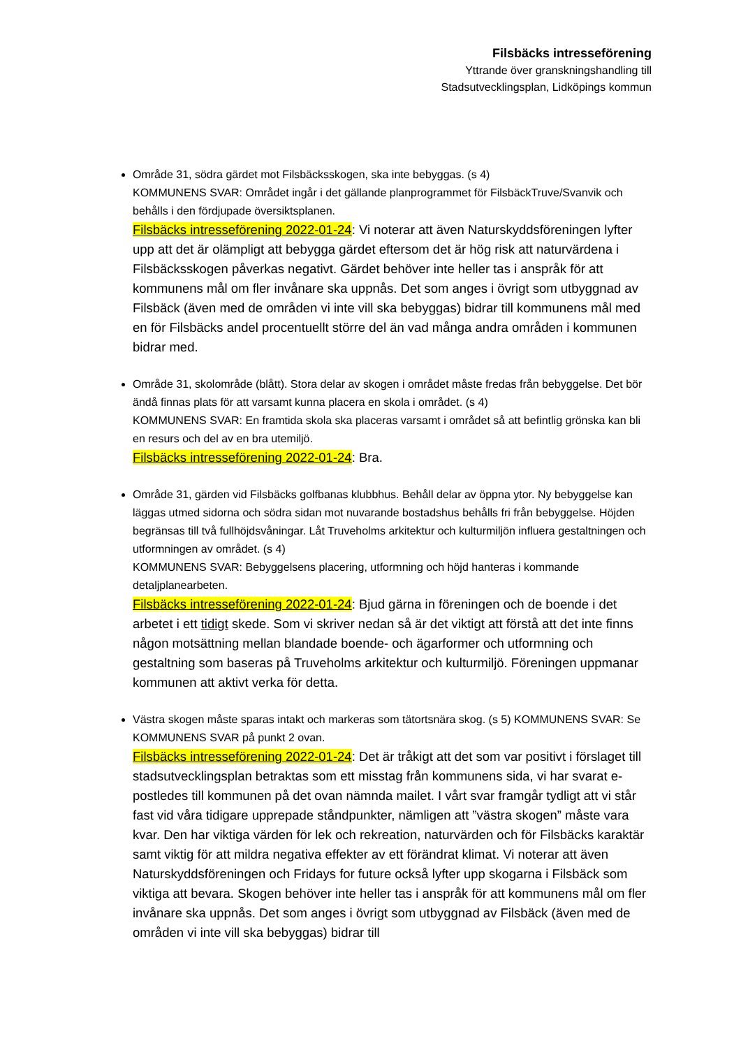Filsbäcks intresseförening
Yttrande över granskningshandling till
Stadsutvecklingsplan, Lidköpings kommun
Område 31, södra gärdet mot Filsbäcksskogen, ska inte bebyggas. (s 4)
KOMMUNENS SVAR: Området ingår i det gällande planprogrammet för FilsbäckTruve/Svanvik och behålls i den fördjupade översiktsplanen.
Filsbäcks intresseförening 2022-01-24: Vi noterar att även Naturskyddsföreningen lyfter upp att det är olämpligt att bebygga gärdet eftersom det är hög risk att naturvärdena i Filsbäcksskogen påverkas negativt. Gärdet behöver inte heller tas i anspråk för att kommunens mål om fler invånare ska uppnås. Det som anges i övrigt som utbyggnad av Filsbäck (även med de områden vi inte vill ska bebyggas) bidrar till kommunens mål med en för Filsbäcks andel procentuellt större del än vad många andra områden i kommunen bidrar med.
Område 31, skolområde (blått). Stora delar av skogen i området måste fredas från bebyggelse. Det bör ändå finnas plats för att varsamt kunna placera en skola i området. (s 4)
KOMMUNENS SVAR: En framtida skola ska placeras varsamt i området så att befintlig grönska kan bli en resurs och del av en bra utemiljö.
Filsbäcks intresseförening 2022-01-24: Bra.
Område 31, gärden vid Filsbäcks golfbanas klubbhus. Behåll delar av öppna ytor. Ny bebyggelse kan läggas utmed sidorna och södra sidan mot nuvarande bostadshus behålls fri från bebyggelse. Höjden begränsas till två fullhöjdsvåningar. Låt Truveholms arkitektur och kulturmiljön influera gestaltningen och utformningen av området. (s 4)
KOMMUNENS SVAR: Bebyggelsens placering, utformning och höjd hanteras i kommande detaljplanearbeten.
Filsbäcks intresseförening 2022-01-24: Bjud gärna in föreningen och de boende i det arbetet i ett tidigt skede. Som vi skriver nedan så är det viktigt att förstå att det inte finns någon motsättning mellan blandade boende- och ägarformer och utformning och gestaltning som baseras på Truveholms arkitektur och kulturmiljö. Föreningen uppmanar kommunen att aktivt verka för detta.
Västra skogen måste sparas intakt och markeras som tätortsnära skog. (s 5) KOMMUNENS SVAR: Se KOMMUNENS SVAR på punkt 2 ovan.
Filsbäcks intresseförening 2022-01-24: Det är tråkigt att det som var positivt i förslaget till stadsutvecklingsplan betraktas som ett misstag från kommunens sida, vi har svarat e-postledes till kommunen på det ovan nämnda mailet. I vårt svar framgår tydligt att vi står fast vid våra tidigare upprepade ståndpunkter, nämligen att ”västra skogen” måste vara kvar. Den har viktiga värden för lek och rekreation, naturvärden och för Filsbäcks karaktär samt viktig för att mildra negativa effekter av ett förändrat klimat. Vi noterar att även Naturskyddsföreningen och Fridays for future också lyfter upp skogarna i Filsbäck som viktiga att bevara. Skogen behöver inte heller tas i anspråk för att kommunens mål om fler invånare ska uppnås. Det som anges i övrigt som utbyggnad av Filsbäck (även med de områden vi inte vill ska bebyggas) bidrar till